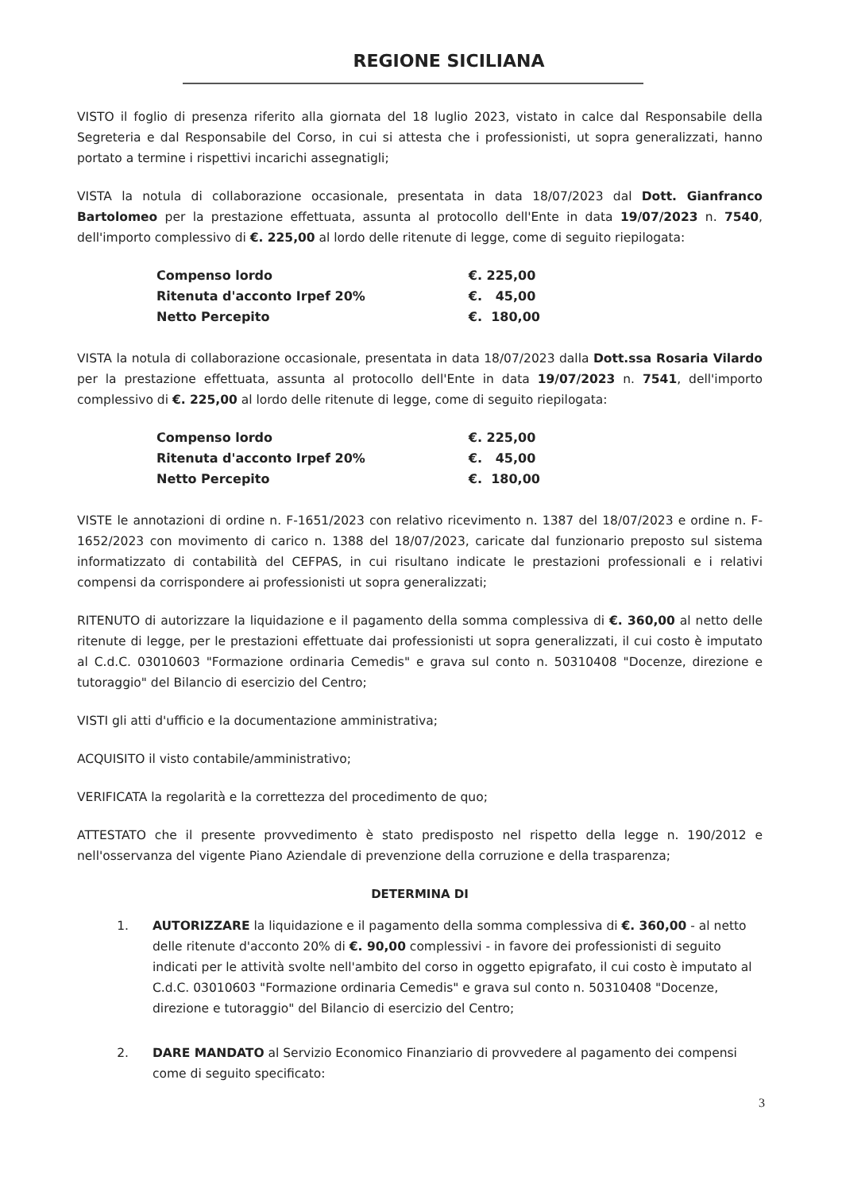REGIONE SICILIANA
VISTO il foglio di presenza riferito alla giornata del 18 luglio 2023, vistato in calce dal Responsabile della Segreteria e dal Responsabile del Corso, in cui si attesta che i professionisti, ut sopra generalizzati, hanno portato a termine i rispettivi incarichi assegnatigli;
VISTA la notula di collaborazione occasionale, presentata in data 18/07/2023 dal Dott. Gianfranco Bartolomeo per la prestazione effettuata, assunta al protocollo dell'Ente in data 19/07/2023 n. 7540, dell'importo complessivo di €. 225,00 al lordo delle ritenute di legge, come di seguito riepilogata:
| Compenso lordo | €. 225,00 |
| Ritenuta d'acconto Irpef 20% | €. 45,00 |
| Netto Percepito | €. 180,00 |
VISTA la notula di collaborazione occasionale, presentata in data 18/07/2023 dalla Dott.ssa Rosaria Vilardo per la prestazione effettuata, assunta al protocollo dell'Ente in data 19/07/2023 n. 7541, dell'importo complessivo di €. 225,00 al lordo delle ritenute di legge, come di seguito riepilogata:
| Compenso lordo | €. 225,00 |
| Ritenuta d'acconto Irpef 20% | €. 45,00 |
| Netto Percepito | €. 180,00 |
VISTE le annotazioni di ordine n. F-1651/2023 con relativo ricevimento n. 1387 del 18/07/2023 e ordine n. F-1652/2023 con movimento di carico n. 1388 del 18/07/2023, caricate dal funzionario preposto sul sistema informatizzato di contabilità del CEFPAS, in cui risultano indicate le prestazioni professionali e i relativi compensi da corrispondere ai professionisti ut sopra generalizzati;
RITENUTO di autorizzare la liquidazione e il pagamento della somma complessiva di €. 360,00 al netto delle ritenute di legge, per le prestazioni effettuate dai professionisti ut sopra generalizzati, il cui costo è imputato al C.d.C. 03010603 "Formazione ordinaria Cemedis" e grava sul conto n. 50310408 "Docenze, direzione e tutoraggio" del Bilancio di esercizio del Centro;
VISTI gli atti d'ufficio e la documentazione amministrativa;
ACQUISITO il visto contabile/amministrativo;
VERIFICATA la regolarità e la correttezza del procedimento de quo;
ATTESTATO che il presente provvedimento è stato predisposto nel rispetto della legge n. 190/2012 e nell'osservanza del vigente Piano Aziendale di prevenzione della corruzione e della trasparenza;
DETERMINA DI
1. AUTORIZZARE la liquidazione e il pagamento della somma complessiva di €. 360,00 - al netto delle ritenute d'acconto 20% di €. 90,00 complessivi - in favore dei professionisti di seguito indicati per le attività svolte nell'ambito del corso in oggetto epigrafato, il cui costo è imputato al C.d.C. 03010603 "Formazione ordinaria Cemedis" e grava sul conto n. 50310408 "Docenze, direzione e tutoraggio" del Bilancio di esercizio del Centro;
2. DARE MANDATO al Servizio Economico Finanziario di provvedere al pagamento dei compensi come di seguito specificato:
3